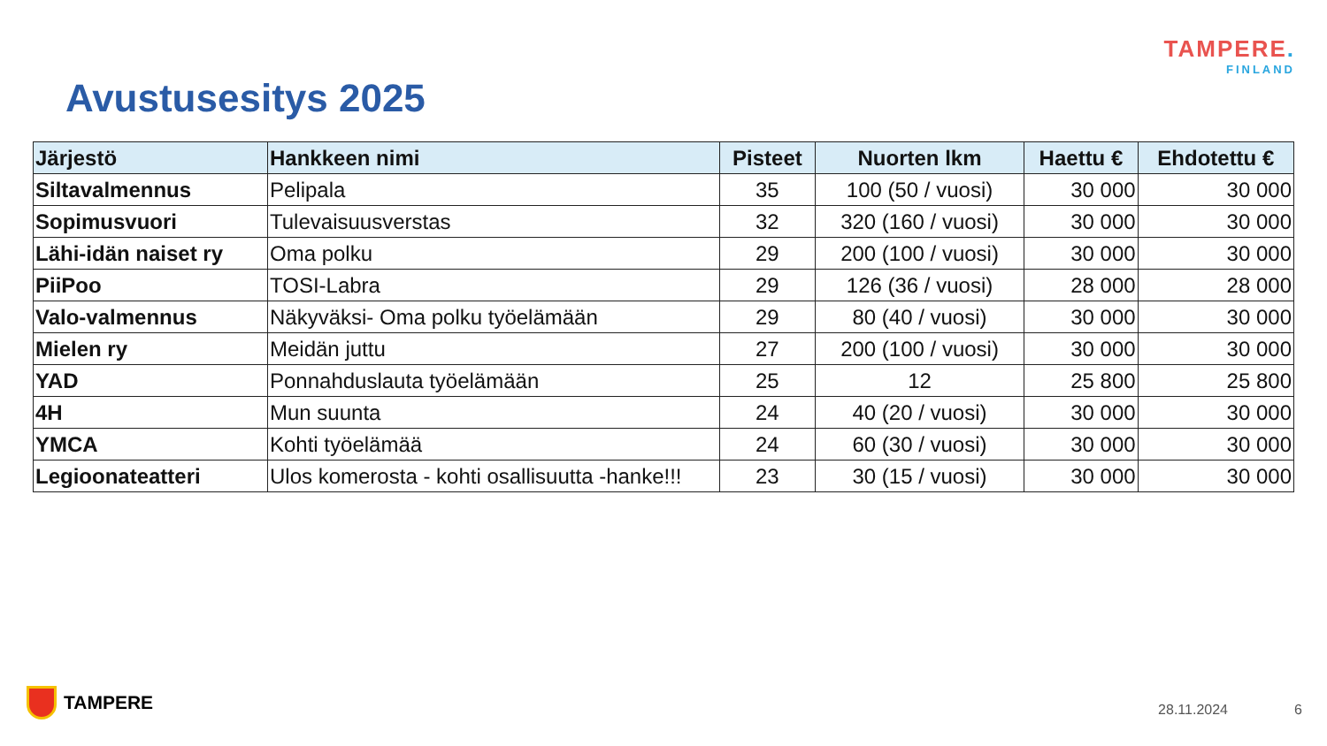TAMPERE.
FINLAND
Avustusesitys 2025
| Järjestö | Hankkeen nimi | Pisteet | Nuorten lkm | Haettu € | Ehdotettu € |
| --- | --- | --- | --- | --- | --- |
| Siltavalmennus | Pelipala | 35 | 100 (50 / vuosi) | 30 000 | 30 000 |
| Sopimusvuori | Tulevaisuusverstas | 32 | 320 (160 / vuosi) | 30 000 | 30 000 |
| Lähi-idän naiset ry | Oma polku | 29 | 200 (100 / vuosi) | 30 000 | 30 000 |
| PiiPoo | TOSI-Labra | 29 | 126 (36 / vuosi) | 28 000 | 28 000 |
| Valo-valmennus | Näkyväksi- Oma polku työelämään | 29 | 80 (40 / vuosi) | 30 000 | 30 000 |
| Mielen ry | Meidän juttu | 27 | 200 (100 / vuosi) | 30 000 | 30 000 |
| YAD | Ponnahduslauta työelämään | 25 | 12 | 25 800 | 25 800 |
| 4H | Mun suunta | 24 | 40 (20 / vuosi) | 30 000 | 30 000 |
| YMCA | Kohti työelämää | 24 | 60 (30 / vuosi) | 30 000 | 30 000 |
| Legioonateatteri | Ulos komerosta - kohti osallisuutta -hanke!!! | 23 | 30 (15 / vuosi) | 30 000 | 30 000 |
TAMPERE 28.11.2024 6